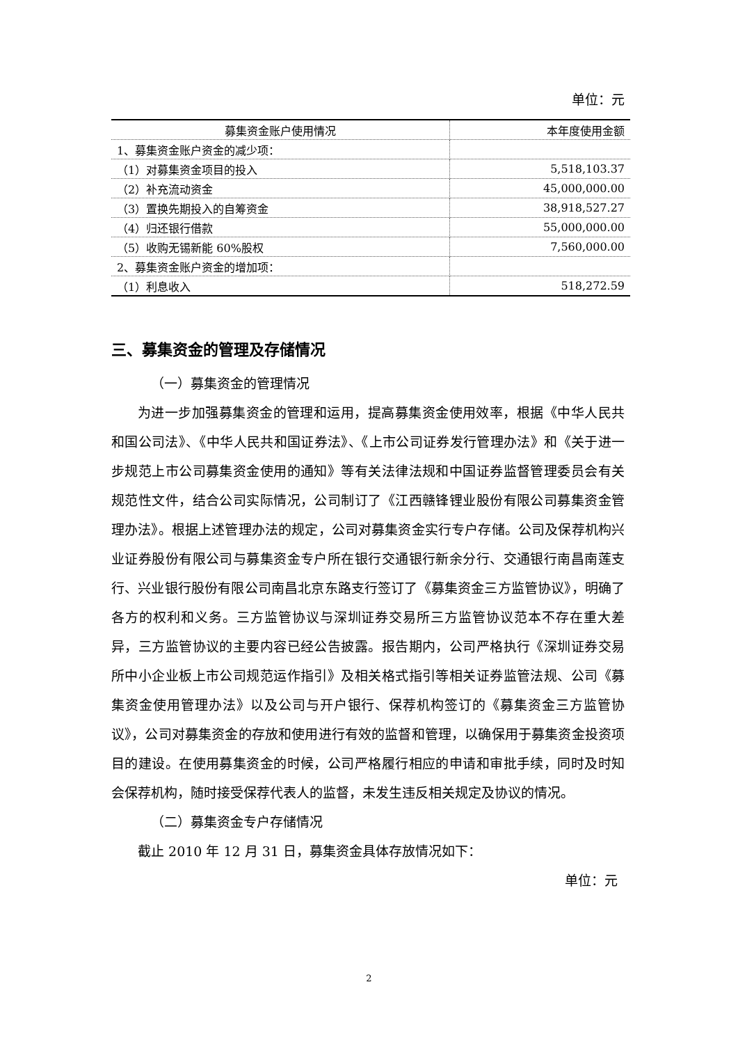单位：元
| 募集资金账户使用情况 | 本年度使用金额 |
| --- | --- |
| 1、募集资金账户资金的减少项： | |
| （1）对募集资金项目的投入 | 5,518,103.37 |
| （2）补充流动资金 | 45,000,000.00 |
| （3）置换先期投入的自筹资金 | 38,918,527.27 |
| （4）归还银行借款 | 55,000,000.00 |
| （5）收购无锡新能 60%股权 | 7,560,000.00 |
| 2、募集资金账户资金的增加项： | |
| （1）利息收入 | 518,272.59 |
三、募集资金的管理及存储情况
（一）募集资金的管理情况
为进一步加强募集资金的管理和运用，提高募集资金使用效率，根据《中华人民共和国公司法》、《中华人民共和国证券法》、《上市公司证券发行管理办法》和《关于进一步规范上市公司募集资金使用的通知》等有关法律法规和中国证券监督管理委员会有关规范性文件，结合公司实际情况，公司制订了《江西赣锋锂业股份有限公司募集资金管理办法》。根据上述管理办法的规定，公司对募集资金实行专户存储。公司及保荐机构兴业证券股份有限公司与募集资金专户所在银行交通银行新余分行、交通银行南昌南莲支行、兴业银行股份有限公司南昌北京东路支行签订了《募集资金三方监管协议》，明确了各方的权利和义务。三方监管协议与深圳证券交易所三方监管协议范本不存在重大差异，三方监管协议的主要内容已经公告披露。报告期内，公司严格执行《深圳证券交易所中小企业板上市公司规范运作指引》及相关格式指引等相关证券监管法规、公司《募集资金使用管理办法》以及公司与开户银行、保荐机构签订的《募集资金三方监管协议》，公司对募集资金的存放和使用进行有效的监督和管理，以确保用于募集资金投资项目的建设。在使用募集资金的时候，公司严格履行相应的申请和审批手续，同时及时知会保荐机构，随时接受保荐代表人的监督，未发生违反相关规定及协议的情况。
（二）募集资金专户存储情况
截止 2010 年 12 月 31 日，募集资金具体存放情况如下：
单位：元
2